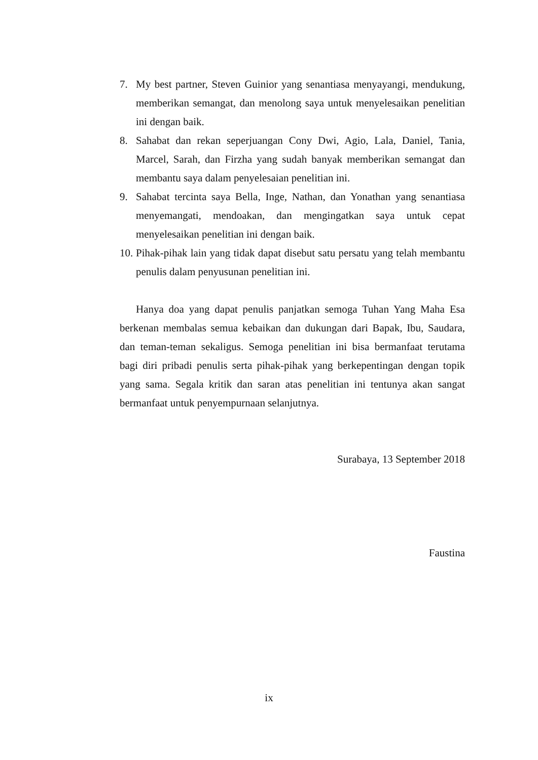7. My best partner, Steven Guinior yang senantiasa menyayangi, mendukung, memberikan semangat, dan menolong saya untuk menyelesaikan penelitian ini dengan baik.
8. Sahabat dan rekan seperjuangan Cony Dwi, Agio, Lala, Daniel, Tania, Marcel, Sarah, dan Firzha yang sudah banyak memberikan semangat dan membantu saya dalam penyelesaian penelitian ini.
9. Sahabat tercinta saya Bella, Inge, Nathan, dan Yonathan yang senantiasa menyemangati, mendoakan, dan mengingatkan saya untuk cepat menyelesaikan penelitian ini dengan baik.
10. Pihak-pihak lain yang tidak dapat disebut satu persatu yang telah membantu penulis dalam penyusunan penelitian ini.
Hanya doa yang dapat penulis panjatkan semoga Tuhan Yang Maha Esa berkenan membalas semua kebaikan dan dukungan dari Bapak, Ibu, Saudara, dan teman-teman sekaligus. Semoga penelitian ini bisa bermanfaat terutama bagi diri pribadi penulis serta pihak-pihak yang berkepentingan dengan topik yang sama. Segala kritik dan saran atas penelitian ini tentunya akan sangat bermanfaat untuk penyempurnaan selanjutnya.
Surabaya, 13 September 2018
Faustina
ix